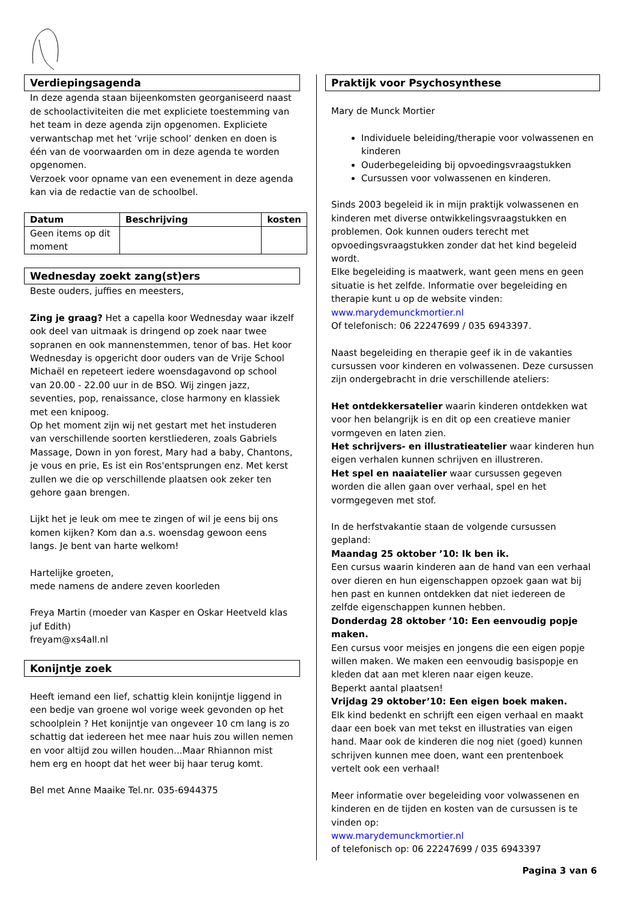Verdiepingsagenda
In deze agenda staan bijeenkomsten georganiseerd naast de schoolactiviteiten die met expliciete toestemming van het team in deze agenda zijn opgenomen. Expliciete verwantschap met het ‘vrije school’ denken en doen is één van de voorwaarden om in deze agenda te worden opgenomen.
Verzoek voor opname van een evenement in deze agenda kan via de redactie van de schoolbel.
| Datum | Beschrijving | kosten |
| --- | --- | --- |
| Geen items op dit moment | | |
Wednesday zoekt zang(st)ers
Beste ouders, juffies en meesters,
Zing je graag? Het a capella koor Wednesday waar ikzelf ook deel van uitmaak is dringend op zoek naar twee sopranen en ook mannenstemmen, tenor of bas. Het koor Wednesday is opgericht door ouders van de Vrije School Michaël en repeteert iedere woensdagavond op school van 20.00 - 22.00 uur in de BSO. Wij zingen jazz, seventies, pop, renaissance, close harmony en klassiek met een knipoog.
Op het moment zijn wij net gestart met het instuderen van verschillende soorten kerstliederen, zoals Gabriels Massage, Down in yon forest, Mary had a baby, Chantons, je vous en prie, Es ist ein Ros'entsprungen enz. Met kerst zullen we die op verschillende plaatsen ook zeker ten gehore gaan brengen.
Lijkt het je leuk om mee te zingen of wil je eens bij ons komen kijken? Kom dan a.s. woensdag gewoon eens langs. Je bent van harte welkom!
Hartelijke groeten,
mede namens de andere zeven koorleden
Freya Martin (moeder van Kasper en Oskar Heetveld klas juf Edith)
freyam@xs4all.nl
Konijntje zoek
Heeft iemand een lief, schattig klein konijntje liggend in een bedje van groene wol vorige week gevonden op het schoolplein ? Het konijntje van ongeveer 10 cm lang is zo schattig dat iedereen het mee naar huis zou willen nemen en voor altijd zou willen houden...Maar Rhiannon mist hem erg en hoopt dat het weer bij haar terug komt.
Bel met Anne Maaike Tel.nr. 035-6944375
Praktijk voor Psychosynthese
Mary de Munck Mortier
Individuele beleiding/therapie voor volwassenen en kinderen
Ouderbegeleiding bij opvoedingsvraagstukken
Cursussen voor volwassenen en kinderen.
Sinds 2003 begeleid ik in mijn praktijk volwassenen en kinderen met diverse ontwikkelingsvraagstukken en problemen. Ook kunnen ouders terecht met opvoedingsvraagstukken zonder dat het kind begeleid wordt.
Elke begeleiding is maatwerk, want geen mens en geen situatie is het zelfde. Informatie over begeleiding en therapie kunt u op de website vinden:
www.marydemunckmortier.nl
Of telefonisch: 06 22247699 / 035 6943397.
Naast begeleiding en therapie geef ik in de vakanties cursussen voor kinderen en volwassenen. Deze cursussen zijn ondergebracht in drie verschillende ateliers:
Het ontdekkersatelier waarin kinderen ontdekken wat voor hen belangrijk is en dit op een creatieve manier vormgeven en laten zien.
Het schrijvers- en illustratieatelier waar kinderen hun eigen verhalen kunnen schrijven en illustreren.
Het spel en naaiatelier waar cursussen gegeven worden die allen gaan over verhaal, spel en het vormgegeven met stof.
In de herfstvakantie staan de volgende cursussen gepland:
Maandag 25 oktober ’10: Ik ben ik.
Een cursus waarin kinderen aan de hand van een verhaal over dieren en hun eigenschappen opzoek gaan wat bij hen past en kunnen ontdekken dat niet iedereen de zelfde eigenschappen kunnen hebben.
Donderdag 28 oktober ’10: Een eenvoudig popje maken.
Een cursus voor meisjes en jongens die een eigen popje willen maken. We maken een eenvoudig basispopje en kleden dat aan met kleren naar eigen keuze.
Beperkt aantal plaatsen!
Vrijdag 29 oktober’10: Een eigen boek maken.
Elk kind bedenkt en schrijft een eigen verhaal en maakt daar een boek van met tekst en illustraties van eigen hand. Maar ook de kinderen die nog niet (goed) kunnen schrijven kunnen mee doen, want een prentenboek vertelt ook een verhaal!
Meer informatie over begeleiding voor volwassenen en kinderen en de tijden en kosten van de cursussen is te vinden op:
www.marydemunckmortier.nl
of telefonisch op: 06 22247699 / 035 6943397
Pagina 3 van 6